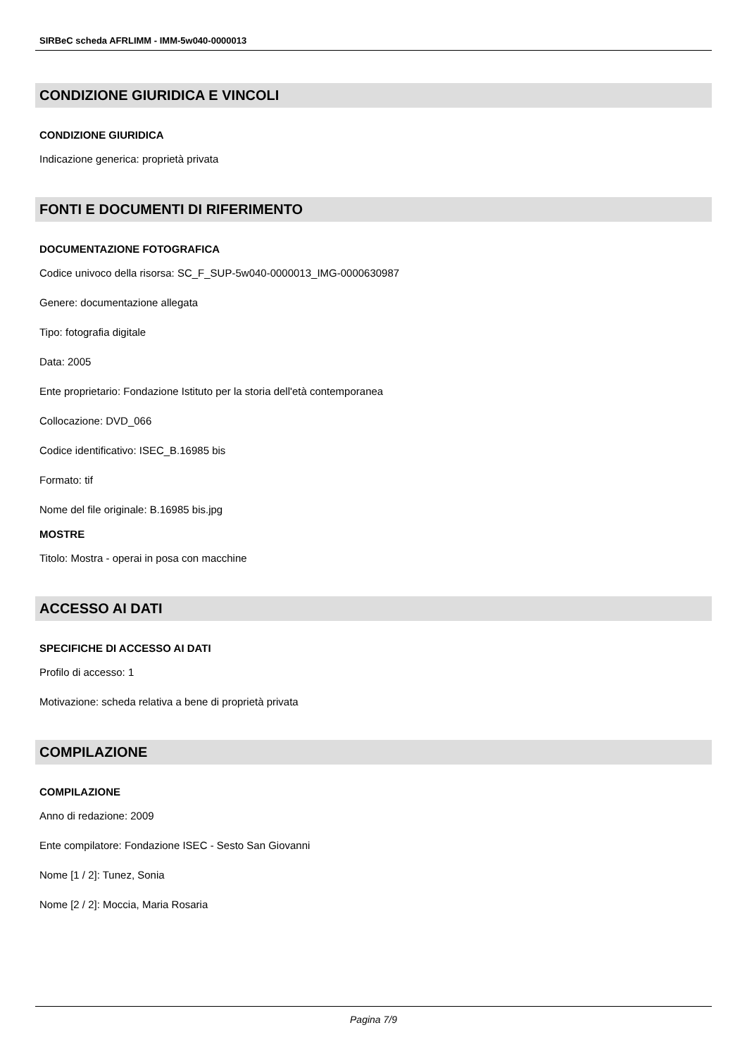SIRBeC scheda AFRLIMM - IMM-5w040-0000013
CONDIZIONE GIURIDICA E VINCOLI
CONDIZIONE GIURIDICA
Indicazione generica: proprietà privata
FONTI E DOCUMENTI DI RIFERIMENTO
DOCUMENTAZIONE FOTOGRAFICA
Codice univoco della risorsa: SC_F_SUP-5w040-0000013_IMG-0000630987
Genere: documentazione allegata
Tipo: fotografia digitale
Data: 2005
Ente proprietario: Fondazione Istituto per la storia dell'età contemporanea
Collocazione: DVD_066
Codice identificativo: ISEC_B.16985 bis
Formato: tif
Nome del file originale: B.16985 bis.jpg
MOSTRE
Titolo: Mostra - operai in posa con macchine
ACCESSO AI DATI
SPECIFICHE DI ACCESSO AI DATI
Profilo di accesso: 1
Motivazione: scheda relativa a bene di proprietà privata
COMPILAZIONE
COMPILAZIONE
Anno di redazione: 2009
Ente compilatore: Fondazione ISEC - Sesto San Giovanni
Nome [1 / 2]: Tunez, Sonia
Nome [2 / 2]: Moccia, Maria Rosaria
Pagina 7/9